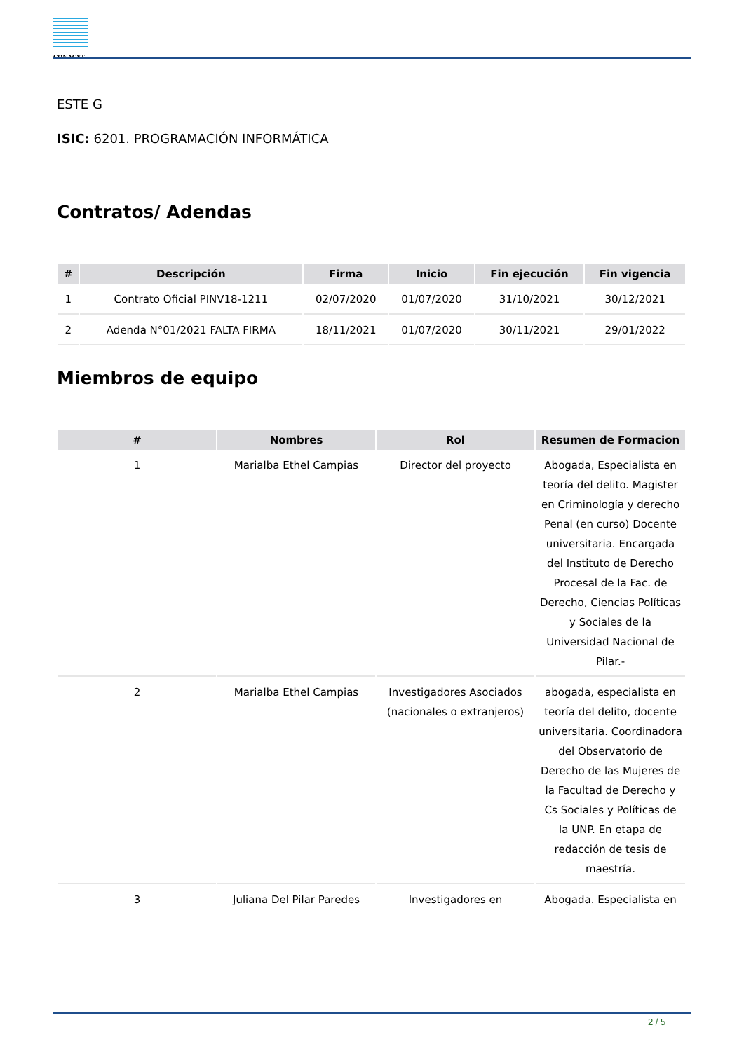CONACYT
ESTE G
ISIC: 6201. PROGRAMACIÓN INFORMÁTICA
Contratos/ Adendas
| # | Descripción | Firma | Inicio | Fin ejecución | Fin vigencia |
| --- | --- | --- | --- | --- | --- |
| 1 | Contrato Oficial PINV18-1211 | 02/07/2020 | 01/07/2020 | 31/10/2021 | 30/12/2021 |
| 2 | Adenda N°01/2021 FALTA FIRMA | 18/11/2021 | 01/07/2020 | 30/11/2021 | 29/01/2022 |
Miembros de equipo
| # | Nombres | Rol | Resumen de Formacion |
| --- | --- | --- | --- |
| 1 | Marialba Ethel Campias | Director del proyecto | Abogada, Especialista en teoría del delito. Magister en Criminología y derecho Penal (en curso) Docente universitaria. Encargada del Instituto de Derecho Procesal de la Fac. de Derecho, Ciencias Políticas y Sociales de la Universidad Nacional de Pilar.- |
| 2 | Marialba Ethel Campias | Investigadores Asociados (nacionales o extranjeros) | abogada, especialista en teoría del delito, docente universitaria. Coordinadora del Observatorio de Derecho de las Mujeres de la Facultad de Derecho y Cs Sociales y Políticas de la UNP. En etapa de redacción de tesis de maestría. |
| 3 | Juliana Del Pilar Paredes | Investigadores en | Abogada. Especialista en |
2 / 5